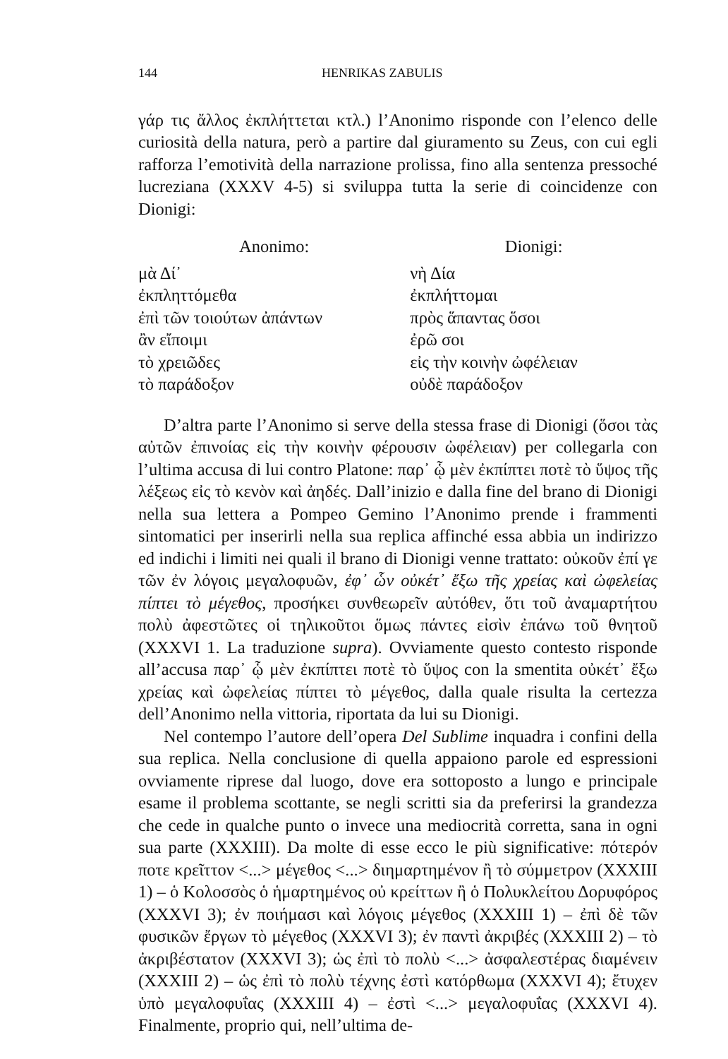144 HENRIKAS ZABULIS
γάρ τις ἄλλος ἐκπλήττεται κτλ.) l’Anonimo risponde con l’elenco delle curiosità della natura, però a partire dal giuramento su Zeus, con cui egli rafforza l’emotività della narrazione prolissa, fino alla sentenza pressoché lucreziana (XXXV 4-5) si sviluppa tutta la serie di coincidenze con Dionigi:
| Anonimo: | Dionigi: |
| --- | --- |
| μὰ Δί᾽ | νὴ Δία |
| ἐκπληττόμεθα | ἐκπλήττομαι |
| ἐπὶ τῶν τοιούτων ἀπάντων | πρὸς ἅπαντας ὅσοι |
| ἂν εἴποιμι | ἐρῶ σοι |
| τὸ χρειῶδες | εἰς τὴν κοινὴν ὠφέλειαν |
| τὸ παράδοξον | οὐδὲ παράδοξον |
D’altra parte l’Anonimo si serve della stessa frase di Dionigi (ὅσοι τὰς αὐτῶν ἐπινοίας εἰς τὴν κοινὴν φέρουσιν ὠφέλειαν) per collegarla con l’ultima accusa di lui contro Platone: παρ᾽ ᾧ μὲν ἐκπίπτει ποτὲ τὸ ὕψος τῆς λέξεως εἰς τὸ κενὸν καὶ ἀηδές. Dall’inizio e dalla fine del brano di Dionigi nella sua lettera a Pompeo Gemino l’Anonimo prende i frammenti sintomatici per inserirli nella sua replica affinché essa abbia un indirizzo ed indichi i limiti nei quali il brano di Dionigi venne trattato: οὐκοῦν ἐπί γε τῶν ἐν λόγοις μεγαλοφυῶν, ἐφ᾽ ὧν οὐκέτ᾽ ἔξω τῆς χρείας καὶ ὠφελείας πίπτει τὸ μέγεθος, προσήκει συνθεωρεῖν αὐτόθεν, ὅτι τοῦ ἀναμαρτήτου πολὺ ἀφεστῶτες οἱ τηλικοῦτοι ὅμως πάντες εἰσὶν ἐπάνω τοῦ θνητοῦ (XXXVI 1. La traduzione supra). Ovviamente questo contesto risponde all’accusa παρ᾽ ᾧ μὲν ἐκπίπτει ποτὲ τὸ ὕψος con la smentita οὐκέτ᾽ ἔξω χρείας καὶ ὠφελείας πίπτει τὸ μέγεθος, dalla quale risulta la certezza dell’Anonimo nella vittoria, riportata da lui su Dionigi.
Nel contempo l’autore dell’opera Del Sublime inquadra i confini della sua replica. Nella conclusione di quella appaiono parole ed espressioni ovviamente riprese dal luogo, dove era sottoposto a lungo e principale esame il problema scottante, se negli scritti sia da preferirsi la grandezza che cede in qualche punto o invece una mediocrità corretta, sana in ogni sua parte (XXXIII). Da molte di esse ecco le più significative: πότερόν ποτε κρεῖττον <...> μέγεθος <...> διημαρτημένον ἢ τὸ σύμμετρον (XXXIII 1) – ὁ Κολοσσὸς ὁ ἡμαρτημένος οὐ κρείττων ἢ ὁ Πολυκλείτου Δορυφόρος (XXXVI 3); ἐν ποιήμασι καὶ λόγοις μέγεθος (XXXIII 1) – ἐπὶ δὲ τῶν φυσικῶν ἔργων τὸ μέγεθος (XXXVI 3); ἐν παντὶ ἀκριβές (XXXIII 2) – τὸ ἀκριβέστατον (XXXVI 3); ὡς ἐπὶ τὸ πολὺ <...> ἀσφαλεστέρας διαμένειν (XXXIII 2) – ὡς ἐπὶ τὸ πολὺ τέχνης ἐστὶ κατόρθωμα (XXXVI 4); ἔτυχεν ὑπὸ μεγαλοφυΐας (XXXIII 4) – ἐστὶ <...> μεγαλοφυΐας (XXXVI 4). Finalmente, proprio qui, nell’ultima de-